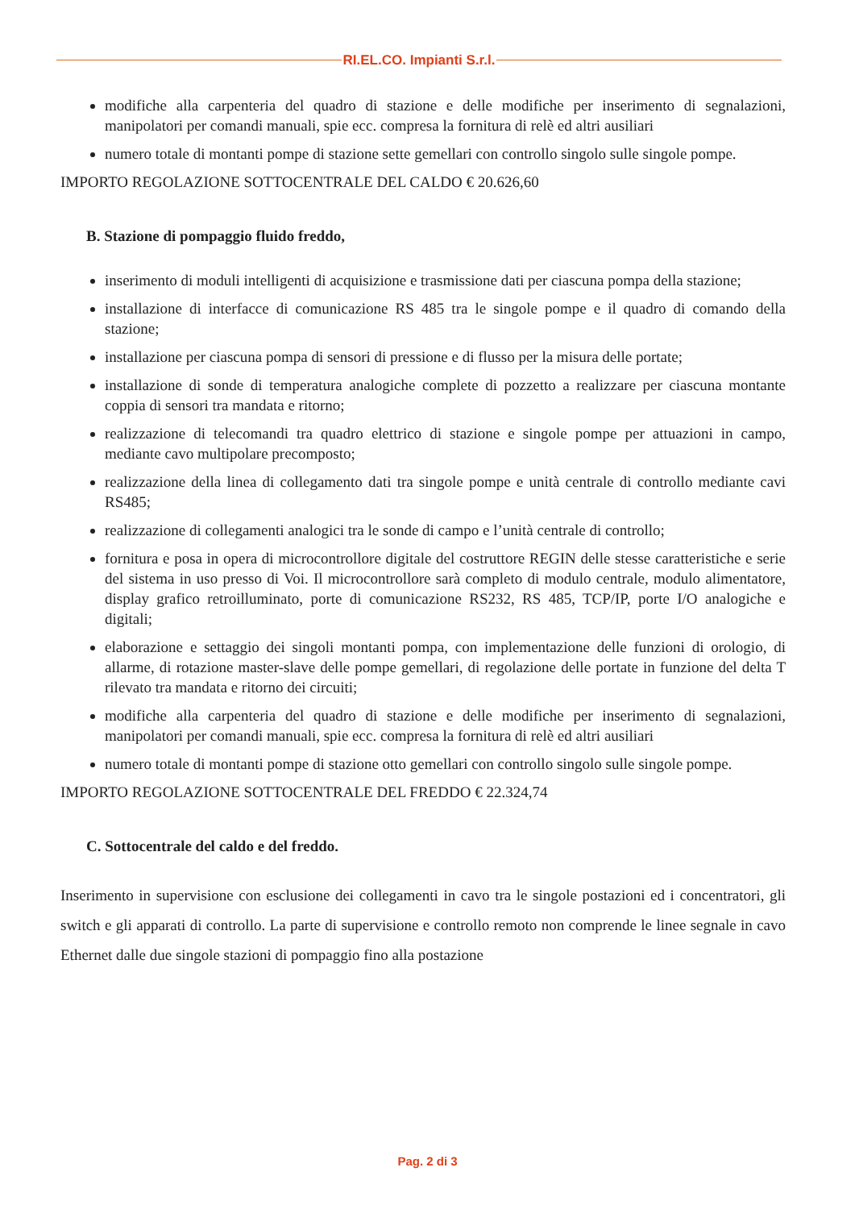RI.EL.CO. Impianti S.r.l.
modifiche alla carpenteria del quadro di stazione e delle modifiche per inserimento di segnalazioni, manipolatori per comandi manuali, spie ecc. compresa la fornitura di relè ed altri ausiliari
numero totale di montanti pompe di stazione sette gemellari con controllo singolo sulle singole pompe.
IMPORTO REGOLAZIONE SOTTOCENTRALE DEL CALDO € 20.626,60
B. Stazione di pompaggio fluido freddo,
inserimento di moduli intelligenti di acquisizione e trasmissione dati per ciascuna pompa della stazione;
installazione di interfacce di comunicazione RS 485 tra le singole pompe e il quadro di comando della stazione;
installazione per ciascuna pompa di sensori di pressione e di flusso per la misura delle portate;
installazione di sonde di temperatura analogiche complete di pozzetto a realizzare per ciascuna montante coppia di sensori tra mandata e ritorno;
realizzazione di telecomandi tra quadro elettrico di stazione e singole pompe per attuazioni in campo, mediante cavo multipolare precomposto;
realizzazione della linea di collegamento dati tra singole pompe e unità centrale di controllo mediante cavi RS485;
realizzazione di collegamenti analogici tra le sonde di campo e l’unità centrale di controllo;
fornitura e posa in opera di microcontrollore digitale del costruttore REGIN delle stesse caratteristiche e serie del sistema in uso presso di Voi. Il microcontrollore sarà completo di modulo centrale, modulo alimentatore, display grafico retroilluminato, porte di comunicazione RS232, RS 485, TCP/IP, porte I/O analogiche e digitali;
elaborazione e settaggio dei singoli montanti pompa, con implementazione delle funzioni di orologio, di allarme, di rotazione master-slave delle pompe gemellari, di regolazione delle portate in funzione del delta T rilevato tra mandata e ritorno dei circuiti;
modifiche alla carpenteria del quadro di stazione e delle modifiche per inserimento di segnalazioni, manipolatori per comandi manuali, spie ecc. compresa la fornitura di relè ed altri ausiliari
numero totale di montanti pompe di stazione otto gemellari con controllo singolo sulle singole pompe.
IMPORTO REGOLAZIONE SOTTOCENTRALE DEL FREDDO € 22.324,74
C. Sottocentrale del caldo e del freddo.
Inserimento in supervisione con esclusione dei collegamenti in cavo tra le singole postazioni ed i concentratori, gli switch e gli apparati di controllo. La parte di supervisione e controllo remoto non comprende le linee segnale in cavo Ethernet dalle due singole stazioni di pompaggio fino alla postazione
Pag. 2 di 3